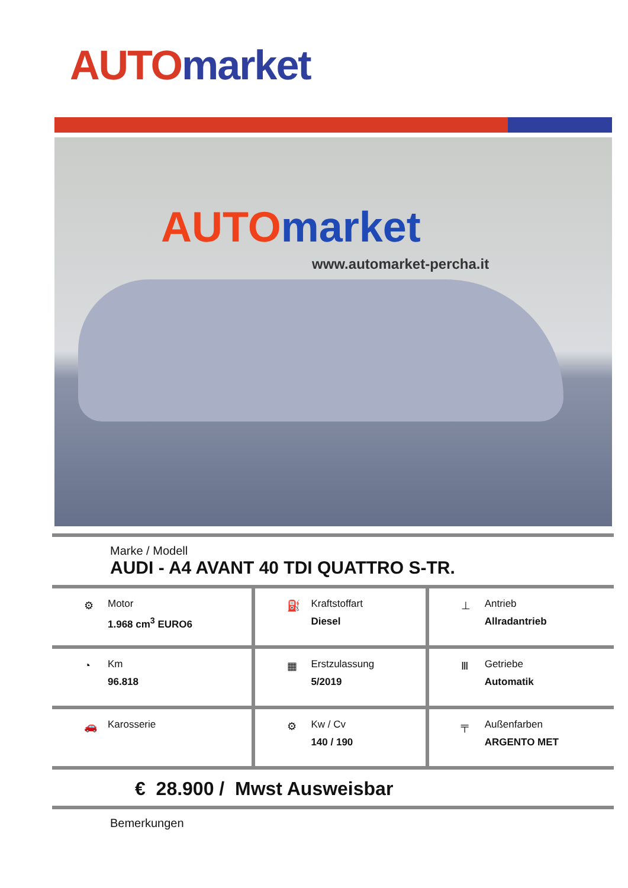AUTO market
AUTO market
www.automarket-percha.it
Marke / Modell
AUDI - A4 AVANT 40 TDI QUATTRO S-TR.
| ⚙ Motor 1.968 cm<sup>3</sup> EURO6 | ⛽ Kraftstoffart Diesel | ⊥ Antrieb Allradantrieb |
| ◔ Km 96.818 | ▦ Erstzulassung 5/2019 | Ⅲ Getriebe Automatik |
| 🚗 Karosserie | ⚙ Kw / Cv 140 / 190 | ╤ Außenfarben ARGENTO MET |
€ 28.900 / Mwst Ausweisbar
Bemerkungen